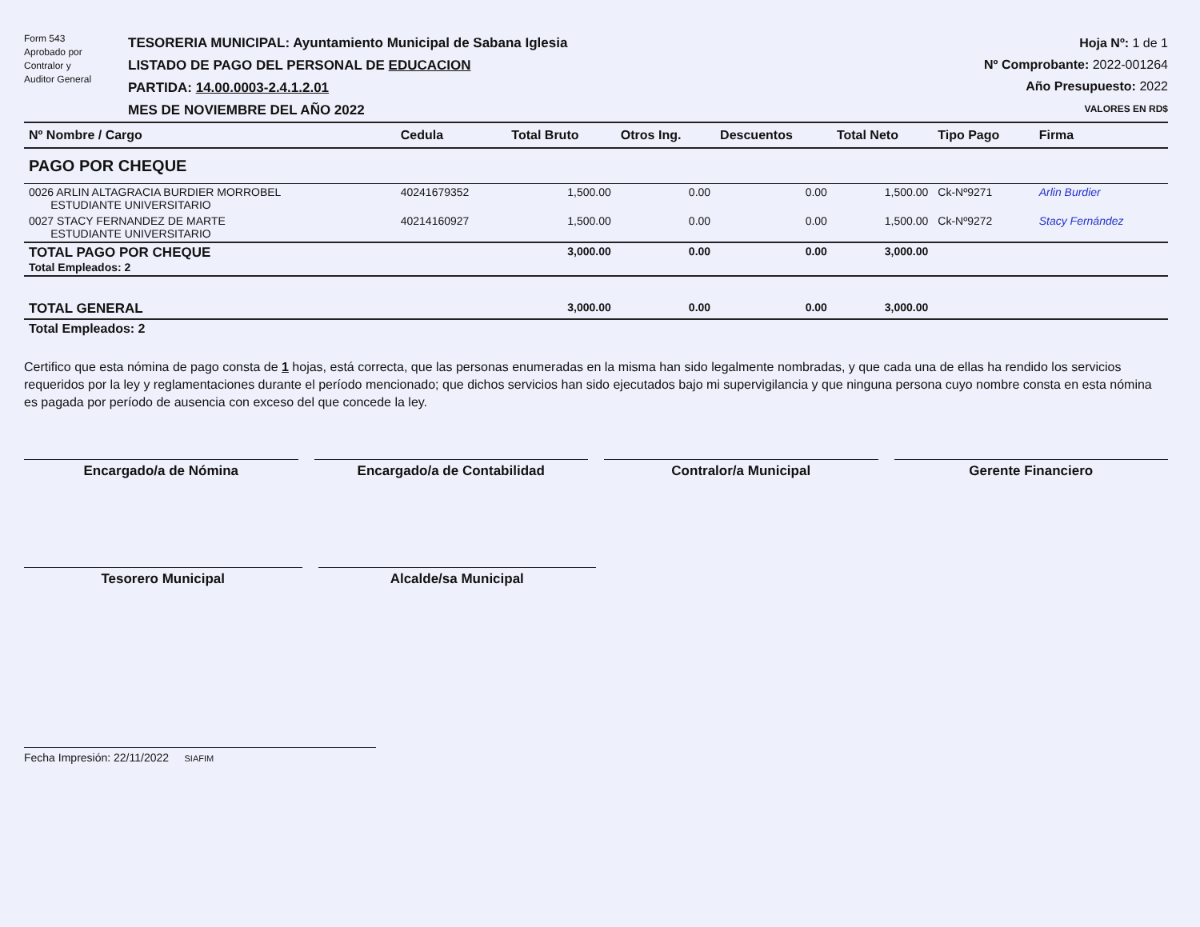Form 543
Aprobado por
Contralor y
Auditor General
TESORERIA MUNICIPAL: Ayuntamiento Municipal de Sabana Iglesia
LISTADO DE PAGO DEL PERSONAL DE EDUCACION
PARTIDA: 14.00.0003-2.4.1.2.01
MES DE NOVIEMBRE DEL AÑO 2022
Hoja Nº: 1 de 1
Nº Comprobante: 2022-001264
Año Presupuesto: 2022
VALORES EN RD$
| Nº Nombre / Cargo | Cedula | Total Bruto | Otros Ing. | Descuentos | Total Neto | Tipo Pago | Firma |
| --- | --- | --- | --- | --- | --- | --- | --- |
| PAGO POR CHEQUE | | | | | | | |
| 0026 ARLIN ALTAGRACIA BURDIER MORROBEL ESTUDIANTE UNIVERSITARIO | 40241679352 | 1,500.00 | 0.00 | 0.00 | 1,500.00 | Ck-Nº9271 | Arlin Burdier |
| 0027 STACY FERNANDEZ DE MARTE ESTUDIANTE UNIVERSITARIO | 40214160927 | 1,500.00 | 0.00 | 0.00 | 1,500.00 | Ck-Nº9272 | Stacy Fernández |
| TOTAL PAGO POR CHEQUE Total Empleados: 2 | | 3,000.00 | 0.00 | 0.00 | 3,000.00 | | |
| TOTAL GENERAL | | 3,000.00 | 0.00 | 0.00 | 3,000.00 | | |
| Total Empleados: 2 | | | | | | | |
Certifico que esta nómina de pago consta de 1 hojas, está correcta, que las personas enumeradas en la misma han sido legalmente nombradas, y que cada una de ellas ha rendido los servicios requeridos por la ley y reglamentaciones durante el período mencionado; que dichos servicios han sido ejecutados bajo mi supervigilancia y que ninguna persona cuyo nombre consta en esta nómina es pagada por período de ausencia con exceso del que concede la ley.
Encargado/a de Nómina Encargado/a de Contabilidad Contralor/a Municipal Gerente Financiero
Tesorero Municipal Alcalde/sa Municipal
Fecha Impresión: 22/11/2022 SIAFIM